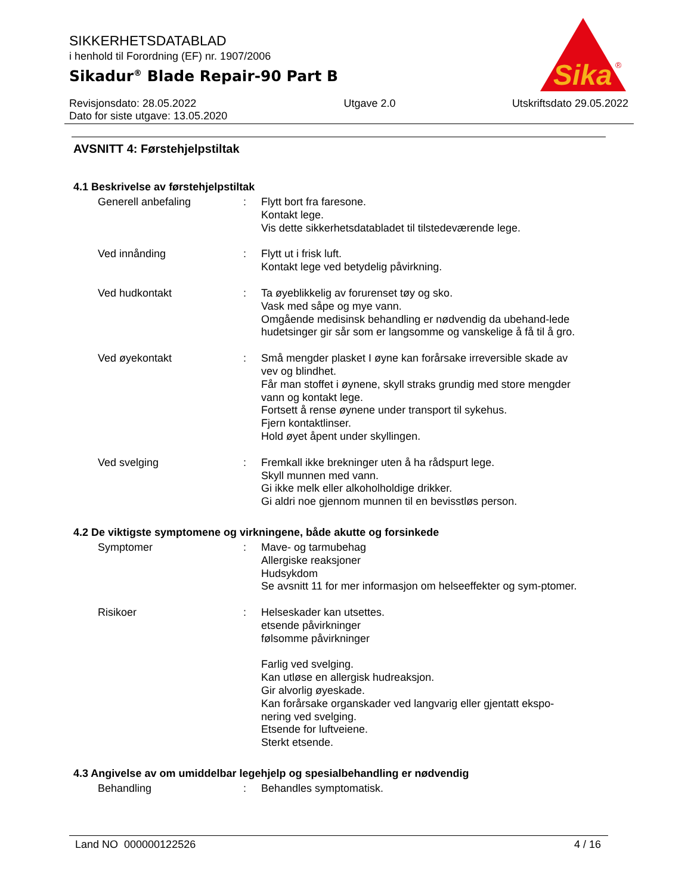SIKKERHETSDATABLAD
i henhold til Forordning (EF) nr. 1907/2006
Sikadur<sup>®</sup> Blade Repair-90 Part B
Sika
®
Revisjonsdato: 28.05.2022
Dato for siste utgave: 13.05.2020
Utgave 2.0 Utskriftsdato 29.05.2022
AVSNITT 4: Førstehjelpstiltak
4.1 Beskrivelse av førstehjelpstiltak
Generell anbefaling : Flytt bort fra faresone.
Kontakt lege.
Vis dette sikkerhetsdatabladet til tilstedeværende lege.
Ved innånding : Flytt ut i frisk luft.
Kontakt lege ved betydelig påvirkning.
Ved hudkontakt : Ta øyeblikkelig av forurenset tøy og sko.
Vask med såpe og mye vann.
Omgående medisinsk behandling er nødvendig da ubehand-lede hudetsinger gir sår som er langsomme og vanskelige å få til å gro.
Ved øyekontakt : Små mengder plasket I øyne kan forårsake irreversible skade av vev og blindhet.
Får man stoffet i øynene, skyll straks grundig med store mengder vann og kontakt lege.
Fortsett å rense øynene under transport til sykehus.
Fjern kontaktlinser.
Hold øyet åpent under skyllingen.
Ved svelging : Fremkall ikke brekninger uten å ha rådspurt lege.
Skyll munnen med vann.
Gi ikke melk eller alkoholholdige drikker.
Gi aldri noe gjennom munnen til en bevisstløs person.
4.2 De viktigste symptomene og virkningene, både akutte og forsinkede
Symptomer : Mave- og tarmubehag
Allergiske reaksjoner
Hudsykdom
Se avsnitt 11 for mer informasjon om helseeffekter og sym-ptomer.
Risikoer : Helseskader kan utsettes.
etsende påvirkninger
følsomme påvirkninger
Farlig ved svelging.
Kan utløse en allergisk hudreaksjon.
Gir alvorlig øyeskade.
Kan forårsake organskader ved langvarig eller gjentatt ekspo-nering ved svelging.
Etsende for luftveiene.
Sterkt etsende.
4.3 Angivelse av om umiddelbar legehjelp og spesialbehandling er nødvendig
Behandling : Behandles symptomatisk.
Land NO 000000122526 4 / 16